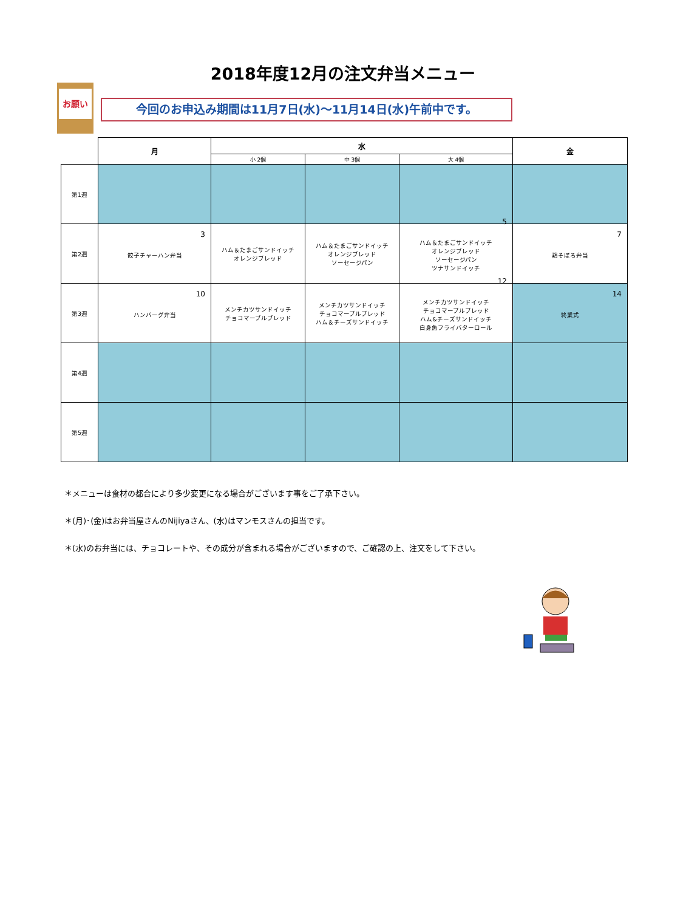2018年度12月の注文弁当メニュー
お願い
今回のお申込み期間は11月7日(水)～11月14日(水)午前中です。
| | 月 | 水 | | | 金 |
| --- | --- | --- | --- | --- | --- |
| | | 小 2個 | 中 3個 | 大 4個 | |
| 第1週 | | | | | |
| 第2週 | 3 餃子チャーハン弁当 | ハム＆たまごサンドイッチ オレンジブレッド | ハム＆たまごサンドイッチ オレンジブレッド ソーセージパン | 5 ハム＆たまごサンドイッチ オレンジブレッド ソーセージパン ツナサンドイッチ | 7 鶏そぼろ弁当 |
| 第3週 | 10 ハンバーグ弁当 | メンチカツサンドイッチ チョコマーブルブレッド | メンチカツサンドイッチ チョコマーブルブレッド ハム＆チーズサンドイッチ | 12 メンチカツサンドイッチ チョコマーブルブレッド ハム&チーズサンドイッチ 白身魚フライバターロール | 14 終業式 |
| 第4週 | | | | | |
| 第5週 | | | | | |
＊メニューは食材の都合により多少変更になる場合がございます事をご了承下さい。
＊(月)･(金)はお弁当屋さんのNijiyaさん、(水)はマンモスさんの担当です。
＊(水)のお弁当には、チョコレートや、その成分が含まれる場合がございますので、ご確認の上、注文をして下さい。